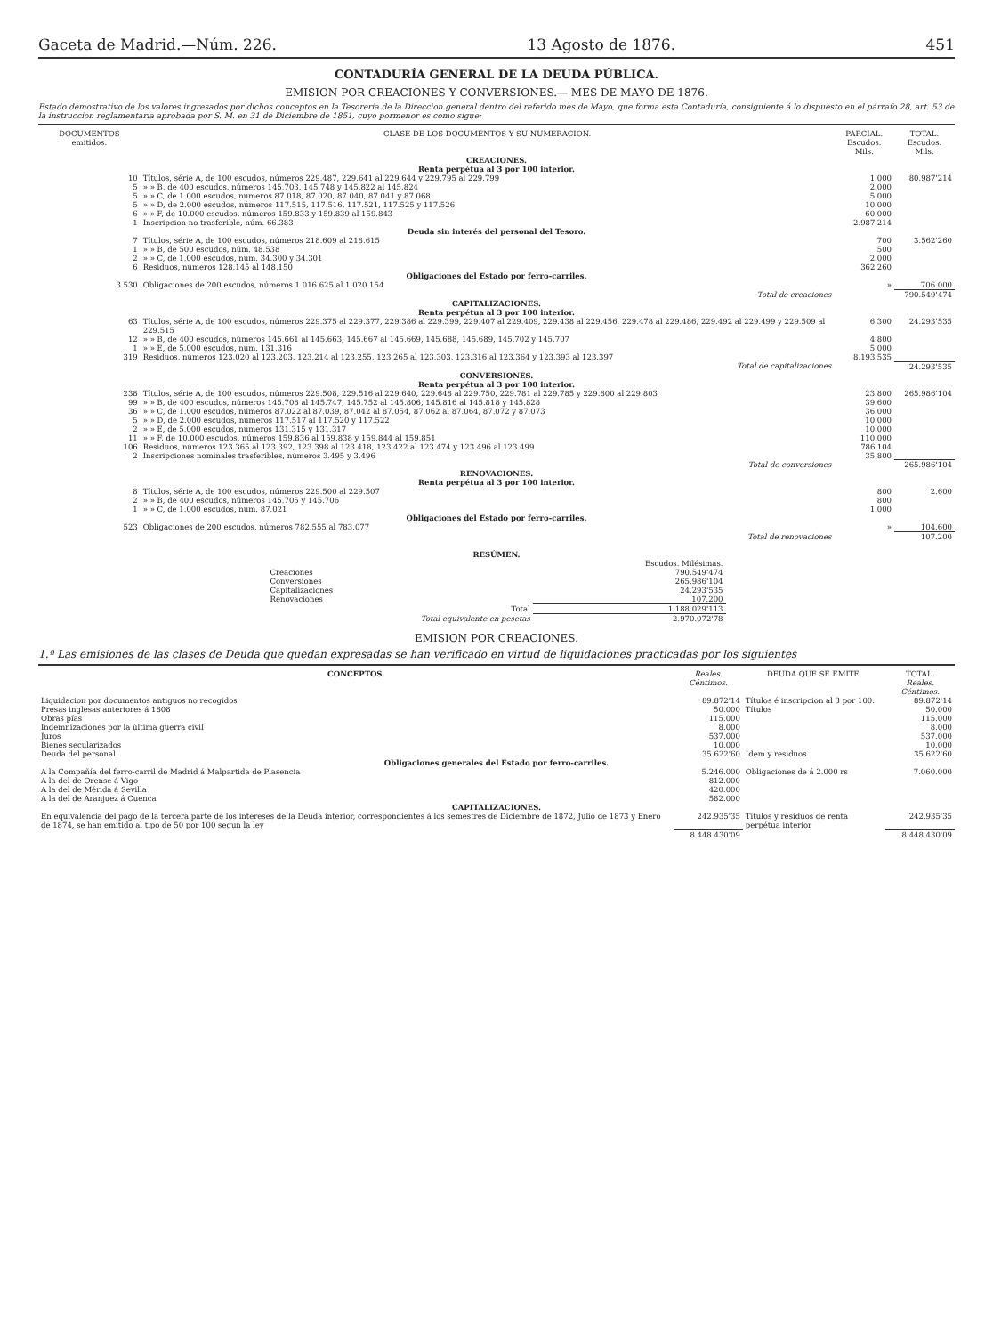Gaceta de Madrid.—Núm. 226. 13 Agosto de 1876. 451
CONTADURÍA GENERAL DE LA DEUDA PÚBLICA.
EMISION POR CREACIONES Y CONVERSIONES.— MES DE MAYO DE 1876.
Estado demostrativo de los valores ingresados por dichos conceptos en la Tesorería de la Direccion general dentro del referido mes de Mayo, que forma esta Contaduría, consiguiente á lo dispuesto en el párrafo 28, art. 53 de la instruccion reglamentaria aprobada por S. M. en 31 de Diciembre de 1851, cuyo pormenor es como sigue:
| DOCUMENTOS emitidos. | CLASE DE LOS DOCUMENTOS Y SU NUMERACION. | PARCIAL. Escudos. Mils. | TOTAL. Escudos. Mils. |
| --- | --- | --- | --- |
| CREACIONES. | | | |
| Renta perpétua al 3 por 100 interior. | | | |
| 10 | Títulos, série A, de 100 escudos, números 229.487, 229.641 al 229.644 y 229.795 al 229.799 | 1.000 | 80.987'214 |
| 5 | » » B, de 400 escudos, números 145.703, 145.748 y 145.822 al 145.824 | 2.000 | |
| 5 | » » C, de 1.000 escudos, numeros 87.018, 87.020, 87.040, 87.041 y 87.068 | 5.000 | |
| 5 | » » D, de 2.000 escudos, números 117.515, 117.516, 117.521, 117.525 y 117.526 | 10.000 | |
| 6 | » » F, de 10.000 escudos, números 159.833 y 159.839 al 159.843 | 60.000 | |
| 1 | Inscripcion no trasferible, núm. 66.383 | 2.987'214 | |
| Deuda sin interés del personal del Tesoro. | | | |
| 7 | Títulos, série A, de 100 escudos, números 218.609 al 218.615 | 700 | 3.562'260 |
| 1 | » » B, de 500 escudos, núm. 48.538 | 500 | |
| 2 | » » C, de 1.000 escudos, núm. 34.300 y 34.301 | 2.000 | |
| 6 | Residuos, números 128.145 al 148.150 | 362'260 | |
| Obligaciones del Estado por ferro-carriles. | | | |
| 3.530 | Obligaciones de 200 escudos, números 1.016.625 al 1.020.154 | » | 706.000 |
| | Total de creaciones | | 790.549'474 |
| CAPITALIZACIONES. | | | |
| Renta perpétua al 3 por 100 interior. | | | |
| 63 | Títulos, série A, de 100 escudos, números 229.375 al 229.377, 229.386 al 229.399, 229.407 al 229.409, 229.438 al 229.456, 229.478 al 229.486, 229.492 al 229.499 y 229.509 al 229.515 | 6.300 | 24.293'535 |
| 12 | » » B, de 400 escudos, números 145.661 al 145.663, 145.667 al 145.669, 145.688, 145.689, 145.702 y 145.707 | 4.800 | |
| 1 | » » E, de 5.000 escudos, núm. 131.316 | 5.000 | |
| 319 | Residuos, números 123.020 al 123.203, 123.214 al 123.255, 123.265 al 123.303, 123.316 al 123.364 y 123.393 al 123.397 | 8.193'535 | |
| | Total de capitalizaciones | | 24.293'535 |
| CONVERSIONES. | | | |
| Renta perpétua al 3 por 100 interior. | | | |
| 238 | Títulos, série A, de 100 escudos, números 229.508, 229.516 al 229.640, 229.648 al 229.750, 229.781 al 229.785 y 229.800 al 229.803 | 23.800 | 265.986'104 |
| 99 | » » B, de 400 escudos, números 145.708 al 145.747, 145.752 al 145.806, 145.816 al 145.818 y 145.828 | 39.600 | |
| 36 | » » C, de 1.000 escudos, números 87.022 al 87.039, 87.042 al 87.054, 87.062 al 87.064, 87.072 y 87.073 | 36.000 | |
| 5 | » » D, de 2.000 escudos, números 117.517 al 117.520 y 117.522 | 10.000 | |
| 2 | » » E, de 5.000 escudos, números 131.315 y 131.317 | 10.000 | |
| 11 | » » F, de 10.000 escudos, números 159.836 al 159.838 y 159.844 al 159.851 | 110.000 | |
| 106 | Residuos, números 123.365 al 123.392, 123.398 al 123.418, 123.422 al 123.474 y 123.496 al 123.499 | 786'104 | |
| 2 | Inscripciones nominales trasferibles, números 3.495 y 3.496 | 35.800 | |
| | Total de conversiones | | 265.986'104 |
| RENOVACIONES. | | | |
| Renta perpétua al 3 por 100 interior. | | | |
| 8 | Títulos, série A, de 100 escudos, números 229.500 al 229.507 | 800 | 2.600 |
| 2 | » » B, de 400 escudos, números 145.705 y 145.706 | 800 | |
| 1 | » » C, de 1.000 escudos, núm. 87.021 | 1.000 | |
| Obligaciones del Estado por ferro-carriles. | | | |
| 523 | Obligaciones de 200 escudos, números 782.555 al 783.077 | » | 104.600 |
| | Total de renovaciones | | 107.200 |
| RESÚMEN. | |
| --- | --- |
| | Escudos. Milésimas. |
| Creaciones | 790.549'474 |
| Conversiones | 265.986'104 |
| Capitalizaciones | 24.293'535 |
| Renovaciones | 107.200 |
| Total | 1.188.029'113 |
| Total equivalente en pesetas | 2.970.072'78 |
EMISION POR CREACIONES.
1.ª Las emisiones de las clases de Deuda que quedan expresadas se han verificado en virtud de liquidaciones practicadas por los siguientes
| CONCEPTOS. | Reales. Céntimos. | DEUDA QUE SE EMITE. | TOTAL. Reales. Céntimos. |
| --- | --- | --- | --- |
| Liquidacion por documentos antiguos no recogidos | 89.872'14 | Títulos é inscripcion al 3 por 100. | 89.872'14 |
| Presas inglesas anteriores á 1808 | 50.000 | Títulos | 50.000 |
| Obras pías | 115.000 | | 115.000 |
| Indemnizaciones por la última guerra civil | 8.000 | | 8.000 |
| Juros | 537.000 | | 537.000 |
| Bienes secularizados | 10.000 | | 10.000 |
| Deuda del personal | 35.622'60 | Idem y residuos | 35.622'60 |
| Obligaciones generales del Estado por ferro-carriles. | | | |
| A la Compañía del ferro-carril de Madrid á Malpartida de Plasencia | 5.246.000 | Obligaciones de á 2.000 rs | 7.060.000 |
| A la del de Orense á Vigo | 812.000 | | |
| A la del de Mérida á Sevilla | 420.000 | | |
| A la del de Aranjuez á Cuenca | 582.000 | | |
| CAPITALIZACIONES. | | | |
| En equivalencia del pago de la tercera parte de los intereses de la Deuda interior, correspondientes á los semestres de Diciembre de 1872, Julio de 1873 y Enero de 1874, se han emitido al tipo de 50 por 100 segun la ley | 242.935'35 | Títulos y residuos de renta perpétua interior | 242.935'35 |
| | 8.448.430'09 | | 8.448.430'09 |